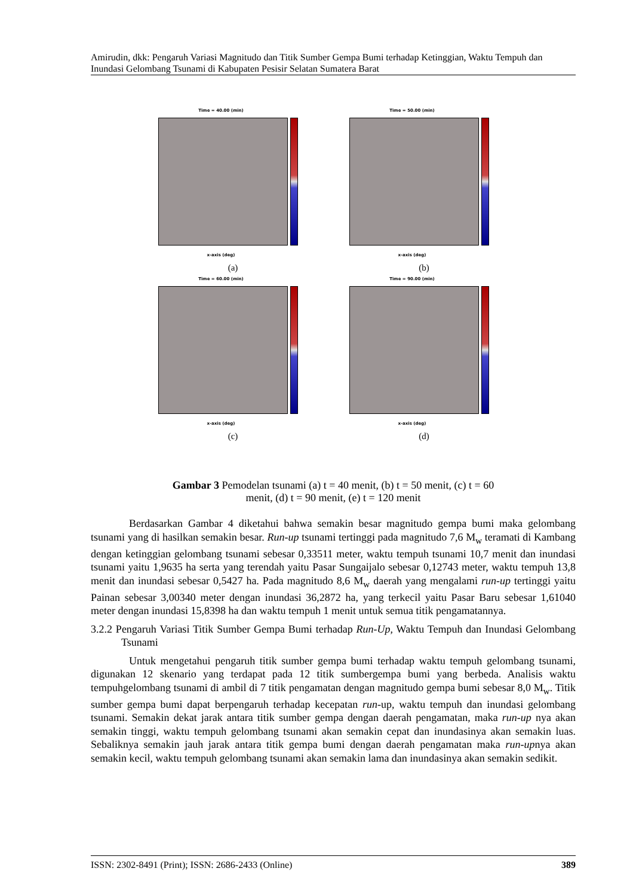Amirudin, dkk: Pengaruh Variasi Magnitudo dan Titik Sumber Gempa Bumi terhadap Ketinggian, Waktu Tempuh dan Inundasi Gelombang Tsunami di Kabupaten Pesisir Selatan Sumatera Barat
Time = 40.00 (min)
x-axis (deg)
(a)
Time = 50.00 (min)
x-axis (deg)
(b)
Time = 60.00 (min)
x-axis (deg)
(c)
Time = 90.00 (min)
x-axis (deg)
(d)
Gambar 3 Pemodelan tsunami (a) t = 40 menit, (b) t = 50 menit, (c) t = 60
menit, (d) t = 90 menit, (e) t = 120 menit
Berdasarkan Gambar 4 diketahui bahwa semakin besar magnitudo gempa bumi maka gelombang tsunami yang di hasilkan semakin besar. Run-up tsunami tertinggi pada magnitudo 7,6 M<sub>w</sub> teramati di Kambang dengan ketinggian gelombang tsunami sebesar 0,33511 meter, waktu tempuh tsunami 10,7 menit dan inundasi tsunami yaitu 1,9635 ha serta yang terendah yaitu Pasar Sungaijalo sebesar 0,12743 meter, waktu tempuh 13,8 menit dan inundasi sebesar 0,5427 ha. Pada magnitudo 8,6 M<sub>w</sub> daerah yang mengalami run-up tertinggi yaitu Painan sebesar 3,00340 meter dengan inundasi 36,2872 ha, yang terkecil yaitu Pasar Baru sebesar 1,61040 meter dengan inundasi 15,8398 ha dan waktu tempuh 1 menit untuk semua titik pengamatannya.
3.2.2 Pengaruh Variasi Titik Sumber Gempa Bumi terhadap Run-Up, Waktu Tempuh dan Inundasi Gelombang Tsunami
Untuk mengetahui pengaruh titik sumber gempa bumi terhadap waktu tempuh gelombang tsunami, digunakan 12 skenario yang terdapat pada 12 titik sumbergempa bumi yang berbeda. Analisis waktu tempuhgelombang tsunami di ambil di 7 titik pengamatan dengan magnitudo gempa bumi sebesar 8,0 M<sub>w</sub>. Titik sumber gempa bumi dapat berpengaruh terhadap kecepatan run-up, waktu tempuh dan inundasi gelombang tsunami. Semakin dekat jarak antara titik sumber gempa dengan daerah pengamatan, maka run-up nya akan semakin tinggi, waktu tempuh gelombang tsunami akan semakin cepat dan inundasinya akan semakin luas. Sebaliknya semakin jauh jarak antara titik gempa bumi dengan daerah pengamatan maka run-upnya akan semakin kecil, waktu tempuh gelombang tsunami akan semakin lama dan inundasinya akan semakin sedikit.
ISSN: 2302-8491 (Print); ISSN: 2686-2433 (Online) 389